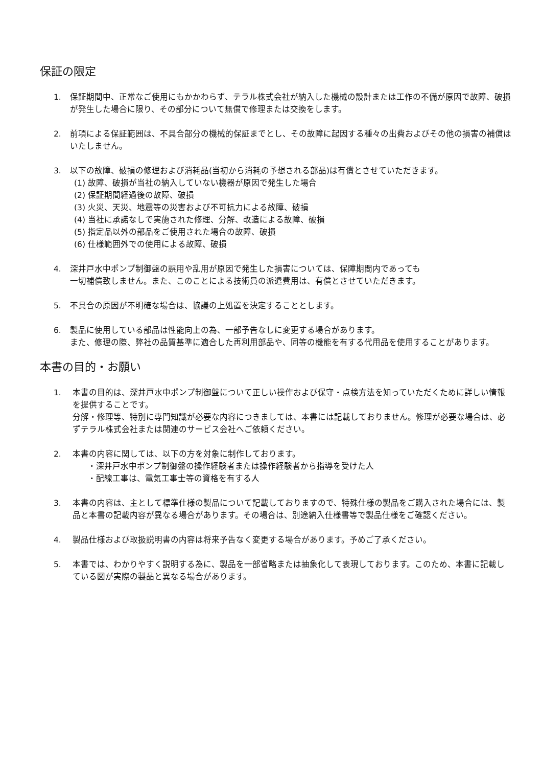保証の限定
1. 保証期間中、正常なご使用にもかかわらず、テラル株式会社が納入した機械の設計または工作の不備が原因で故障、破損が発生した場合に限り、その部分について無償で修理または交換をします。
2. 前項による保証範囲は、不具合部分の機械的保証までとし、その故障に起因する種々の出費およびその他の損害の補償はいたしません。
3. 以下の故障、破損の修理および消耗品(当初から消耗の予想される部品)は有償とさせていただきます。
(1) 故障、破損が当社の納入していない機器が原因で発生した場合
(2) 保証期間経過後の故障、破損
(3) 火災、天災、地震等の災害および不可抗力による故障、破損
(4) 当社に承諾なしで実施された修理、分解、改造による故障、破損
(5) 指定品以外の部品をご使用された場合の故障、破損
(6) 仕様範囲外での使用による故障、破損
4. 深井戸水中ポンプ制御盤の誤用や乱用が原因で発生した損害については、保障期間内であっても
一切補償致しません。また、このことによる技術員の派遣費用は、有償とさせていただきます。
5. 不具合の原因が不明確な場合は、協議の上処置を決定することとします。
6. 製品に使用している部品は性能向上の為、一部予告なしに変更する場合があります。
また、修理の際、弊社の品質基準に適合した再利用部品や、同等の機能を有する代用品を使用することがあります。
本書の目的・お願い
1. 本書の目的は、深井戸水中ポンプ制御盤について正しい操作および保守・点検方法を知っていただくために詳しい情報を提供することです。
分解・修理等、特別に専門知識が必要な内容につきましては、本書には記載しておりません。修理が必要な場合は、必ずテラル株式会社または関連のサービス会社へご依頼ください。
2. 本書の内容に関しては、以下の方を対象に制作しております。
・深井戸水中ポンプ制御盤の操作経験者または操作経験者から指導を受けた人
・配線工事は、電気工事士等の資格を有する人
3. 本書の内容は、主として標準仕様の製品について記載しておりますので、特殊仕様の製品をご購入された場合には、製品と本書の記載内容が異なる場合があります。その場合は、別途納入仕様書等で製品仕様をご確認ください。
4. 製品仕様および取扱説明書の内容は将来予告なく変更する場合があります。予めご了承ください。
5. 本書では、わかりやすく説明する為に、製品を一部省略または抽象化して表現しております。このため、本書に記載している図が実際の製品と異なる場合があります。